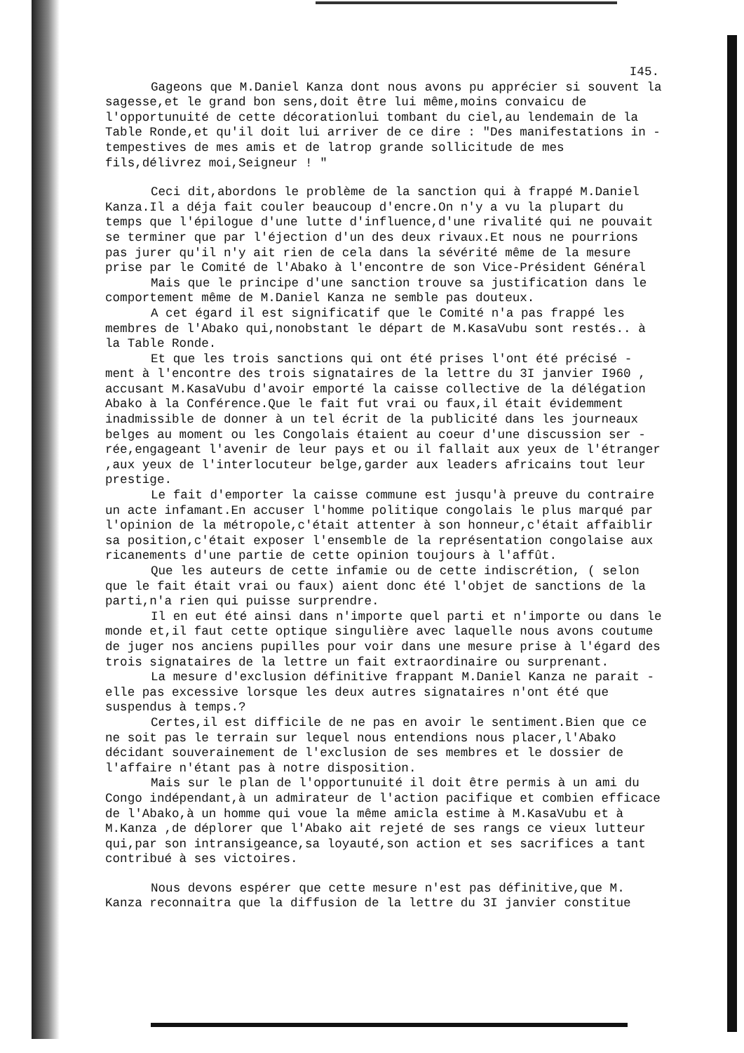I45.
Gageons que M.Daniel Kanza dont nous avons pu apprécier si souvent la sagesse,et le grand bon sens,doit être lui même,moins convaicu de l'opportunuité de cette décorationlui tombant du ciel,au lendemain de la Table Ronde,et qu'il doit lui arriver de ce dire : "Des manifestations in - tempestives de mes amis et de latrop grande sollicitude de mes fils,délivrez moi,Seigneur ! "
Ceci dit,abordons le problème de la sanction qui à frappé M.Daniel Kanza.Il a déja fait couler beaucoup d'encre.On n'y a vu la plupart du temps que l'épilogue d'une lutte d'influence,d'une rivalité qui ne pouvait se terminer que par l'éjection d'un des deux rivaux.Et nous ne pourrions pas jurer qu'il n'y ait rien de cela dans la sévérité même de la mesure prise par le Comité de l'Abako à l'encontre de son Vice-Président Général
Mais que le principe d'une sanction trouve sa justification dans le comportement même de M.Daniel Kanza ne semble pas douteux.
A cet égard il est significatif que le Comité n'a pas frappé les membres de l'Abako qui,nonobstant le départ de M.KasaVubu sont restés.. à la Table Ronde.
Et que les trois sanctions qui ont été prises l'ont été précisé - ment à l'encontre des trois signataires de la lettre du 3I janvier I960 , accusant M.KasaVubu d'avoir emporté la caisse collective de la délégation Abako à la Conférence.Que le fait fut vrai ou faux,il était évidemment inadmissible de donner à un tel écrit de la publicité dans les journeaux belges au moment ou les Congolais étaient au coeur d'une discussion ser - rée,engageant l'avenir de leur pays et ou il fallait aux yeux de l'étranger ,aux yeux de l'interlocuteur belge,garder aux leaders africains tout leur prestige.
Le fait d'emporter la caisse commune est jusqu'à preuve du contraire un acte infamant.En accuser l'homme politique congolais le plus marqué par l'opinion de la métropole,c'était attenter à son honneur,c'était affaiblir sa position,c'était exposer l'ensemble de la représentation congolaise aux ricanements d'une partie de cette opinion toujours à l'affût.
Que les auteurs de cette infamie ou de cette indiscrétion, ( selon que le fait était vrai ou faux) aient donc été l'objet de sanctions de la parti,n'a rien qui puisse surprendre.
Il en eut été ainsi dans n'importe quel parti et n'importe ou dans le monde et,il faut cette optique singulière avec laquelle nous avons coutume de juger nos anciens pupilles pour voir dans une mesure prise à l'égard des trois signataires de la lettre un fait extraordinaire ou surprenant.
La mesure d'exclusion définitive frappant M.Daniel Kanza ne parait -elle pas excessive lorsque les deux autres signataires n'ont été que suspendus à temps.?
Certes,il est difficile de ne pas en avoir le sentiment.Bien que ce ne soit pas le terrain sur lequel nous entendions nous placer,l'Abako décidant souverainement de l'exclusion de ses membres et le dossier de l'affaire n'étant pas à notre disposition.
Mais sur le plan de l'opportunuité il doit être permis à un ami du Congo indépendant,à un admirateur de l'action pacifique et combien efficace de l'Abako,à un homme qui voue la même amicla estime à M.KasaVubu et à M.Kanza ,de déplorer que l'Abako ait rejeté de ses rangs ce vieux lutteur qui,par son intransigeance,sa loyauté,son action et ses sacrifices a tant contribué à ses victoires.
Nous devons espérer que cette mesure n'est pas définitive,que M. Kanza reconnaitra que la diffusion de la lettre du 3I janvier constitue